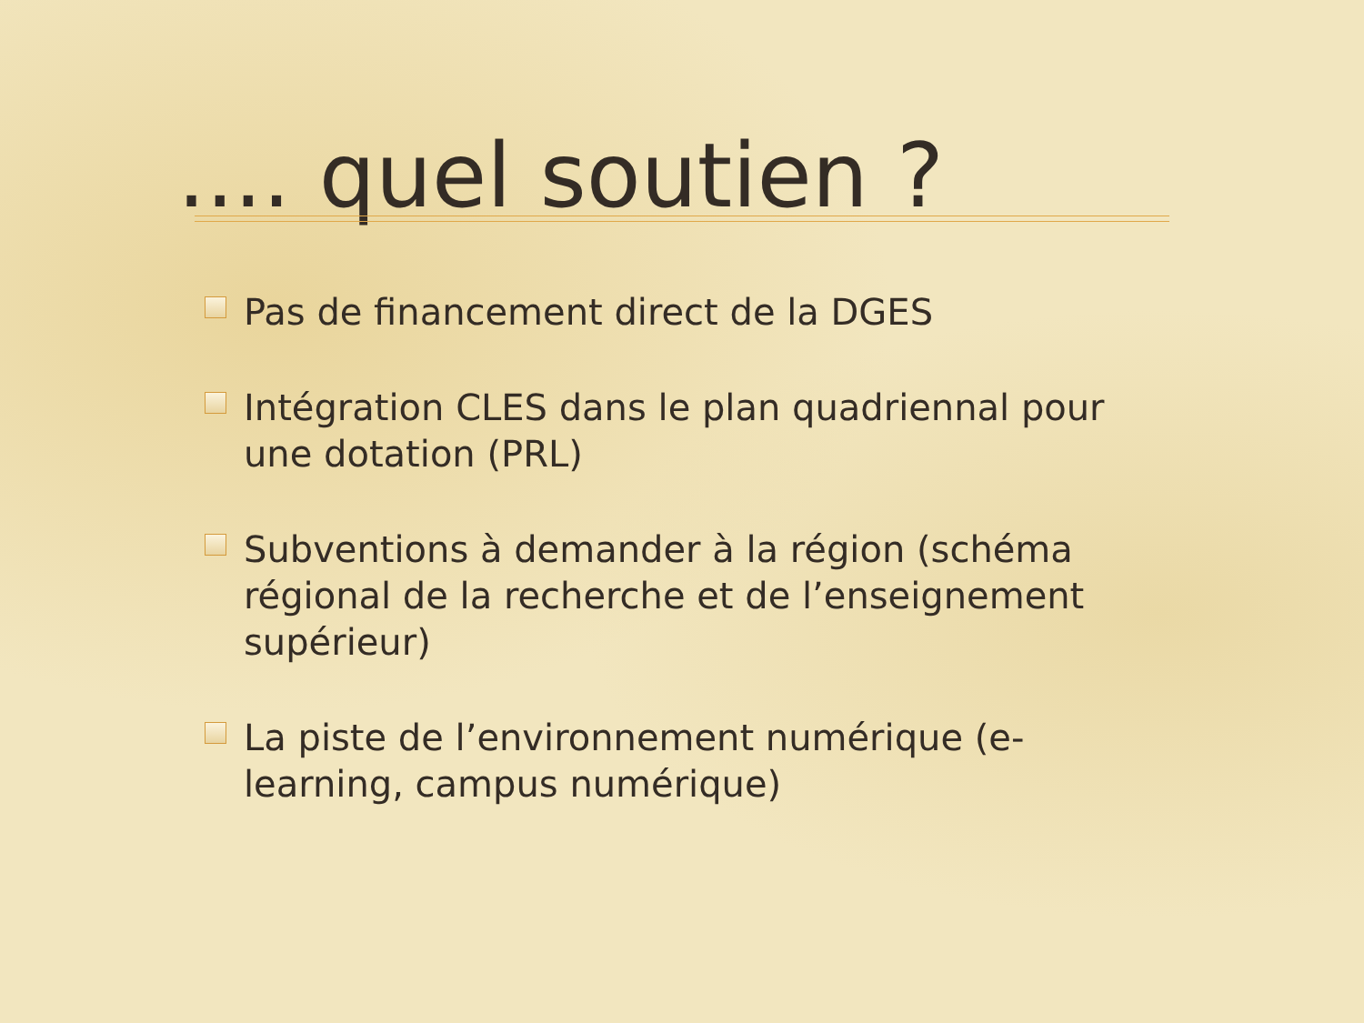.... quel soutien ?
Pas de financement direct de la DGES
Intégration CLES dans le plan quadriennal pour une dotation (PRL)
Subventions à demander à la région (schéma régional de la recherche et de l’enseignement supérieur)
La piste de l’environnement numérique (e-learning, campus numérique)